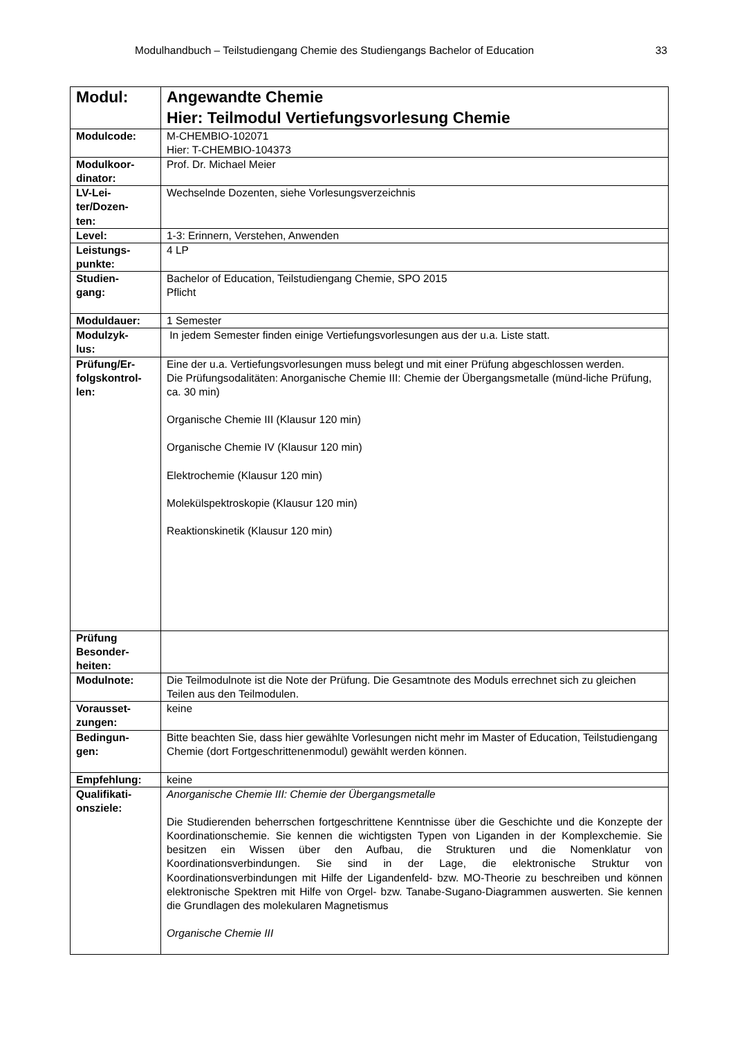Modulhandbuch – Teilstudiengang Chemie des Studiengangs Bachelor of Education 33
| Modul: | Angewandte Chemie Hier: Teilmodul Vertiefungsvorlesung Chemie |
| Modulcode: | M-CHEMBIO-102071 Hier: T-CHEMBIO-104373 |
| Modulkoor- dinator: | Prof. Dr. Michael Meier |
| LV-Lei- ter/Dozen- ten: | Wechselnde Dozenten, siehe Vorlesungsverzeichnis |
| Level: | 1-3: Erinnern, Verstehen, Anwenden |
| Leistungs- punkte: | 4 LP |
| Studien- gang: | Bachelor of Education, Teilstudiengang Chemie, SPO 2015 Pflicht |
| Moduldauer: | 1 Semester |
| Modulzyk- lus: | In jedem Semester finden einige Vertiefungsvorlesungen aus der u.a. Liste statt. |
| Prüfung/Er- folgskontrol- len: | Eine der u.a. Vertiefungsvorlesungen muss belegt und mit einer Prüfung abgeschlossen werden. Die Prüfungsodalitäten: Anorganische Chemie III: Chemie der Übergangsmetalle (münd-liche Prüfung, ca. 30 min) Organische Chemie III (Klausur 120 min) Organische Chemie IV (Klausur 120 min) Elektrochemie (Klausur 120 min) Molekülspektroskopie (Klausur 120 min) Reaktionskinetik (Klausur 120 min) |
| Prüfung Besonder- heiten: | |
| Modulnote: | Die Teilmodulnote ist die Note der Prüfung. Die Gesamtnote des Moduls errechnet sich zu gleichen Teilen aus den Teilmodulen. |
| Vorausset- zungen: | keine |
| Bedingun- gen: | Bitte beachten Sie, dass hier gewählte Vorlesungen nicht mehr im Master of Education, Teilstudiengang Chemie (dort Fortgeschrittenenmodul) gewählt werden können. |
| Empfehlung: | keine |
| Qualifikati- onsziele: | Anorganische Chemie III: Chemie der Übergangsmetalle Die Studierenden beherrschen fortgeschrittene Kenntnisse über die Geschichte und die Konzepte der Koordinationschemie. Sie kennen die wichtigsten Typen von Liganden in der Komplexchemie. Sie besitzen ein Wissen über den Aufbau, die Strukturen und die Nomenklatur von Koordinationsverbindungen. Sie sind in der Lage, die elektronische Struktur von Koordinationsverbindungen mit Hilfe der Ligandenfeld- bzw. MO-Theorie zu beschreiben und können elektronische Spektren mit Hilfe von Orgel- bzw. Tanabe-Sugano-Diagrammen auswerten. Sie kennen die Grundlagen des molekularen Magnetismus Organische Chemie III |